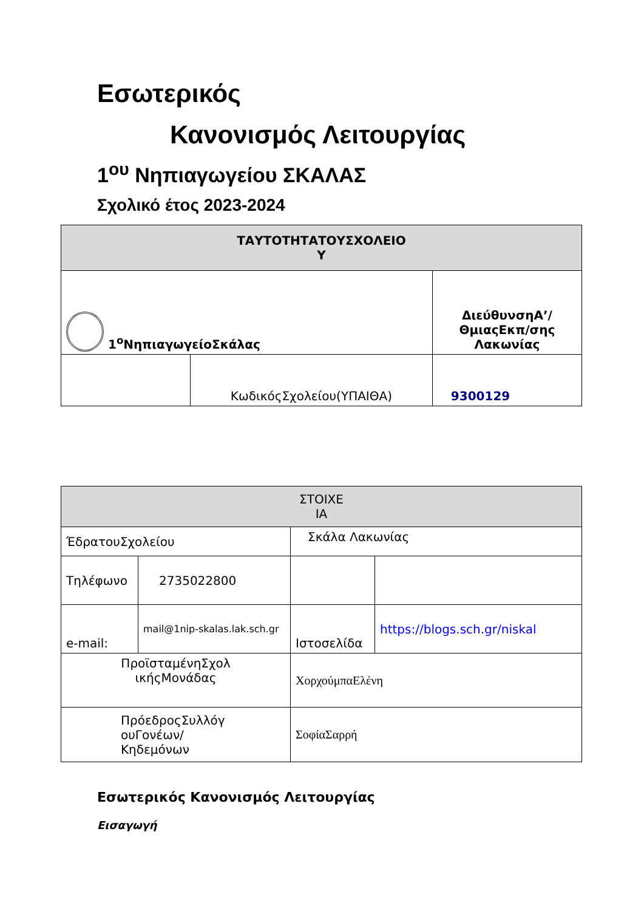Εσωτερικός
Κανονισμός Λειτουργίας
1<sup>ου</sup> Νηπιαγωγείου ΣΚΑΛΑΣ
Σχολικό έτος 2023-2024
| ΤΑΥΤΟΤΗΤΑΤΟΥΣΧΟΛΕΙΟ Υ | | |
| --- | --- | --- |
| 1<sup>ο</sup>ΝηπιαγωγείοΣκάλας | | ΔιεύθυνσηΑ’/ ΘμιαςΕκπ/σης Λακωνίας |
| | ΚωδικόςΣχολείου(ΥΠΑΙΘΑ) | 9300129 |
| ΣΤΟΙΧΕ ΙΑ | | | |
| --- | --- | --- | --- |
| ΈδρατουΣχολείου | | Σκάλα Λακωνίας | |
| Τηλέφωνο | 2735022800 | | |
| e-mail: | mail@1nip-skalas.lak.sch.gr | Ιστοσελίδα | https://blogs.sch.gr/niskal |
| ΠροϊσταμένηΣχολ ικήςΜονάδας | | ΧορχούμπαΕλένη | |
| ΠρόεδροςΣυλλόγ ουΓονέων/ Κηδεμόνων | | ΣοφίαΣαρρή | |
Εσωτερικός Κανονισμός Λειτουργίας
Εισαγωγή